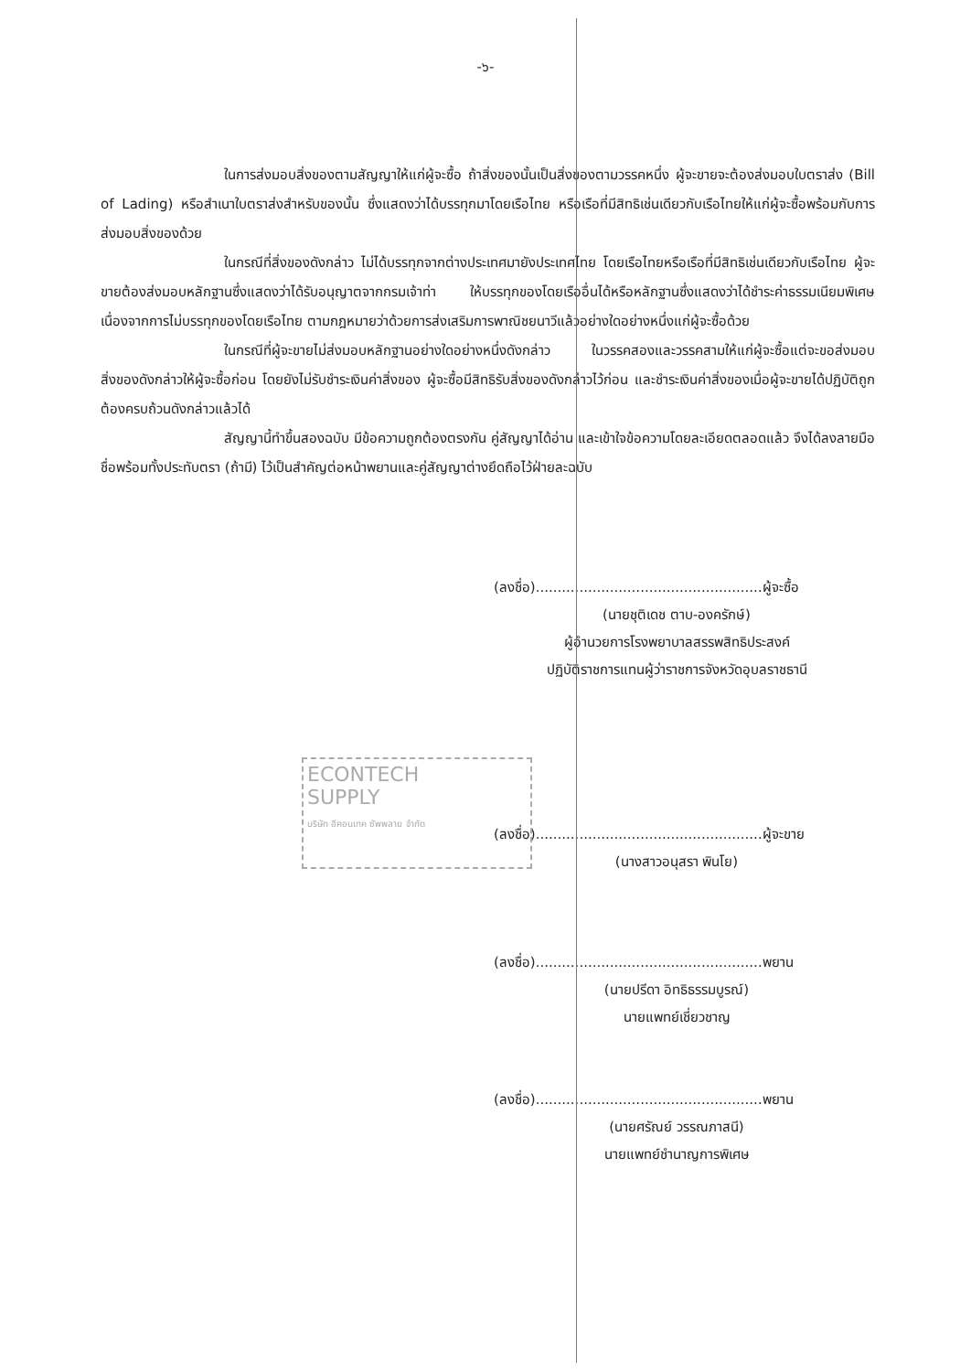-๖-
ในการส่งมอบสิ่งของตามสัญญาให้แก่ผู้จะซื้อ ถ้าสิ่งของนั้นเป็นสิ่งของตามวรรคหนึ่ง ผู้จะขายจะต้องส่งมอบใบตราส่ง (Bill of Lading) หรือสำเนาใบตราส่งสำหรับของนั้น ซึ่งแสดงว่าได้บรรทุกมาโดยเรือไทย หรือเรือที่มีสิทธิเช่นเดียวกับเรือไทยให้แก่ผู้จะซื้อพร้อมกับการส่งมอบสิ่งของด้วย
ในกรณีที่สิ่งของดังกล่าว ไม่ได้บรรทุกจากต่างประเทศมายังประเทศไทย โดยเรือไทยหรือเรือที่มีสิทธิเช่นเดียวกับเรือไทย ผู้จะขายต้องส่งมอบหลักฐานซึ่งแสดงว่าได้รับอนุญาตจากกรมเจ้าท่า ให้บรรทุกของโดยเรืออื่นได้หรือหลักฐานซึ่งแสดงว่าได้ชำระค่าธรรมเนียมพิเศษ เนื่องจากการไม่บรรทุกของโดยเรือไทย ตามกฎหมายว่าด้วยการส่งเสริมการพาณิชยนาวีแล้วอย่างใดอย่างหนึ่งแก่ผู้จะซื้อด้วย
ในกรณีที่ผู้จะขายไม่ส่งมอบหลักฐานอย่างใดอย่างหนึ่งดังกล่าว ในวรรคสองและวรรคสามให้แก่ผู้จะซื้อแต่จะขอส่งมอบสิ่งของดังกล่าวให้ผู้จะซื้อก่อน โดยยังไม่รับชำระเงินค่าสิ่งของ ผู้จะซื้อมีสิทธิรับสิ่งของดังกล่าวไว้ก่อน และชำระเงินค่าสิ่งของเมื่อผู้จะขายได้ปฏิบัติถูกต้องครบถ้วนดังกล่าวแล้วได้
สัญญานี้ทำขึ้นสองฉบับ มีข้อความถูกต้องตรงกัน คู่สัญญาได้อ่าน และเข้าใจข้อความโดยละเอียดตลอดแล้ว จึงได้ลงลายมือชื่อพร้อมทั้งประทับตรา (ถ้ามี) ไว้เป็นสำคัญต่อหน้าพยานและคู่สัญญาต่างยึดถือไว้ฝ่ายละฉบับ
(ลงชื่อ)....................................................ผู้จะซื้อ
(นายชุติเดช ตาบ-องครักษ์)
ผู้อำนวยการโรงพยาบาลสรรพสิทธิประสงค์
ปฏิบัติราชการแทนผู้ว่าราชการจังหวัดอุบลราชธานี
ECONTECH
SUPPLY
บริษัท อีคอนเทค ซัพพลาย จำกัด
(ลงชื่อ)....................................................ผู้จะขาย
(นางสาวอนุสรา พินโย)
(ลงชื่อ)....................................................พยาน
(นายปรีดา อิทธิธรรมบูรณ์)
นายแพทย์เชี่ยวชาญ
(ลงชื่อ)....................................................พยาน
(นายศรัณย์ วรรณภาสนี)
นายแพทย์ชำนาญการพิเศษ